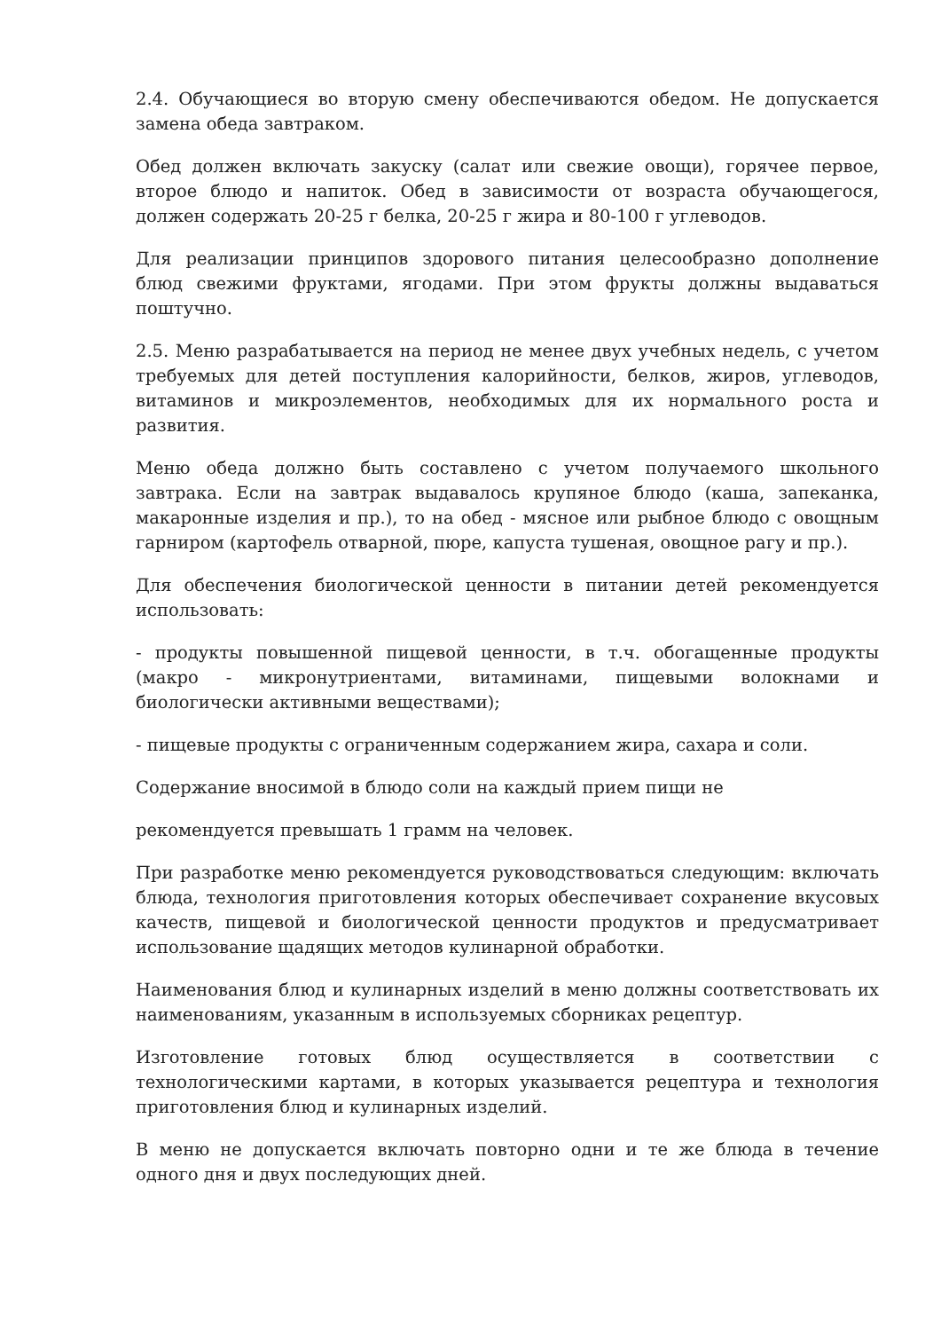2.4. Обучающиеся во вторую смену обеспечиваются обедом. Не допускается замена обеда завтраком.
Обед должен включать закуску (салат или свежие овощи), горячее первое, второе блюдо и напиток. Обед в зависимости от возраста обучающегося, должен содержать 20-25 г белка, 20-25 г жира и 80-100 г углеводов.
Для реализации принципов здорового питания целесообразно дополнение блюд свежими фруктами, ягодами. При этом фрукты должны выдаваться поштучно.
2.5. Меню разрабатывается на период не менее двух учебных недель, с учетом требуемых для детей поступления калорийности, белков, жиров, углеводов, витаминов и микроэлементов, необходимых для их нормального роста и развития.
Меню обеда должно быть составлено с учетом получаемого школьного завтрака. Если на завтрак выдавалось крупяное блюдо (каша, запеканка, макаронные изделия и пр.), то на обед - мясное или рыбное блюдо с овощным гарниром (картофель отварной, пюре, капуста тушеная, овощное рагу и пр.).
Для обеспечения биологической ценности в питании детей рекомендуется использовать:
- продукты повышенной пищевой ценности, в т.ч. обогащенные продукты (макро - микронутриентами, витаминами, пищевыми волокнами и биологически активными веществами);
- пищевые продукты с ограниченным содержанием жира, сахара и соли.
Содержание вносимой в блюдо соли на каждый прием пищи не
рекомендуется превышать 1 грамм на человек.
При разработке меню рекомендуется руководствоваться следующим: включать блюда, технология приготовления которых обеспечивает сохранение вкусовых качеств, пищевой и биологической ценности продуктов и предусматривает использование щадящих методов кулинарной обработки.
Наименования блюд и кулинарных изделий в меню должны соответствовать их наименованиям, указанным в используемых сборниках рецептур.
Изготовление готовых блюд осуществляется в соответствии с технологическими картами, в которых указывается рецептура и технология приготовления блюд и кулинарных изделий.
В меню не допускается включать повторно одни и те же блюда в течение одного дня и двух последующих дней.